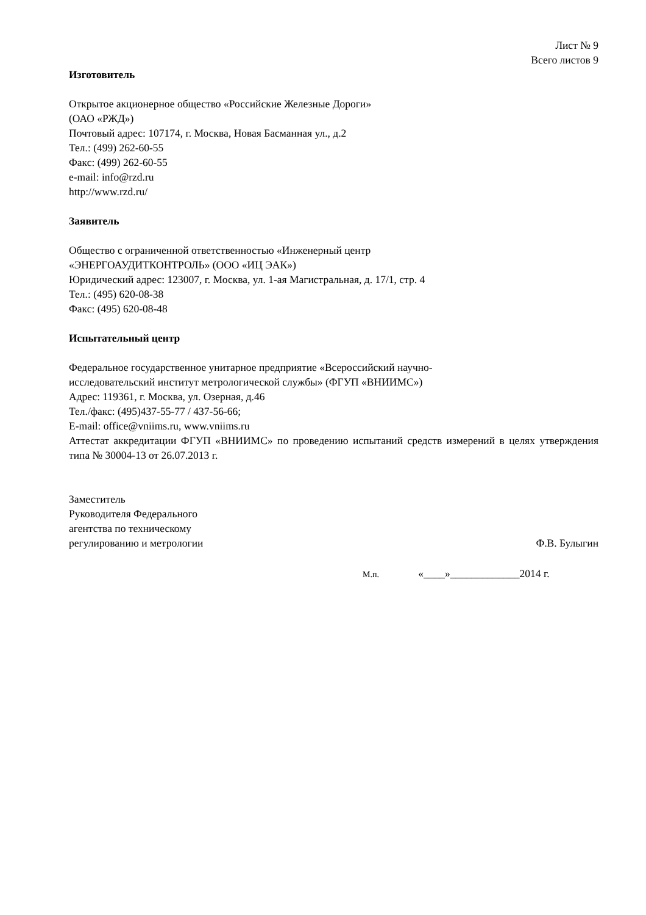Лист № 9
Всего листов 9
Изготовитель
Открытое акционерное общество «Российские Железные Дороги»
(ОАО «РЖД»)
Почтовый адрес: 107174, г. Москва, Новая Басманная ул., д.2
Тел.: (499) 262-60-55
Факс: (499) 262-60-55
e-mail: info@rzd.ru
http://www.rzd.ru/
Заявитель
Общество с ограниченной ответственностью «Инженерный центр
«ЭНЕРГОАУДИТКОНТРОЛЬ» (ООО «ИЦ ЭАК»)
Юридический адрес: 123007, г. Москва, ул. 1-ая Магистральная, д. 17/1, стр. 4
Тел.: (495) 620-08-38
Факс: (495) 620-08-48
Испытательный центр
Федеральное государственное унитарное предприятие «Всероссийский научно-
исследовательский институт метрологической службы» (ФГУП «ВНИИМС»)
Адрес: 119361, г. Москва, ул. Озерная, д.46
Тел./факс: (495)437-55-77 / 437-56-66;
E-mail: office@vniims.ru, www.vniims.ru
Аттестат аккредитации ФГУП «ВНИИМС» по проведению испытаний средств измерений в целях утверждения типа № 30004-13 от 26.07.2013 г.
Заместитель
Руководителя Федерального
агентства по техническому
регулированию и метрологии
Ф.В. Булыгин
М.п. «____»_____________2014 г.